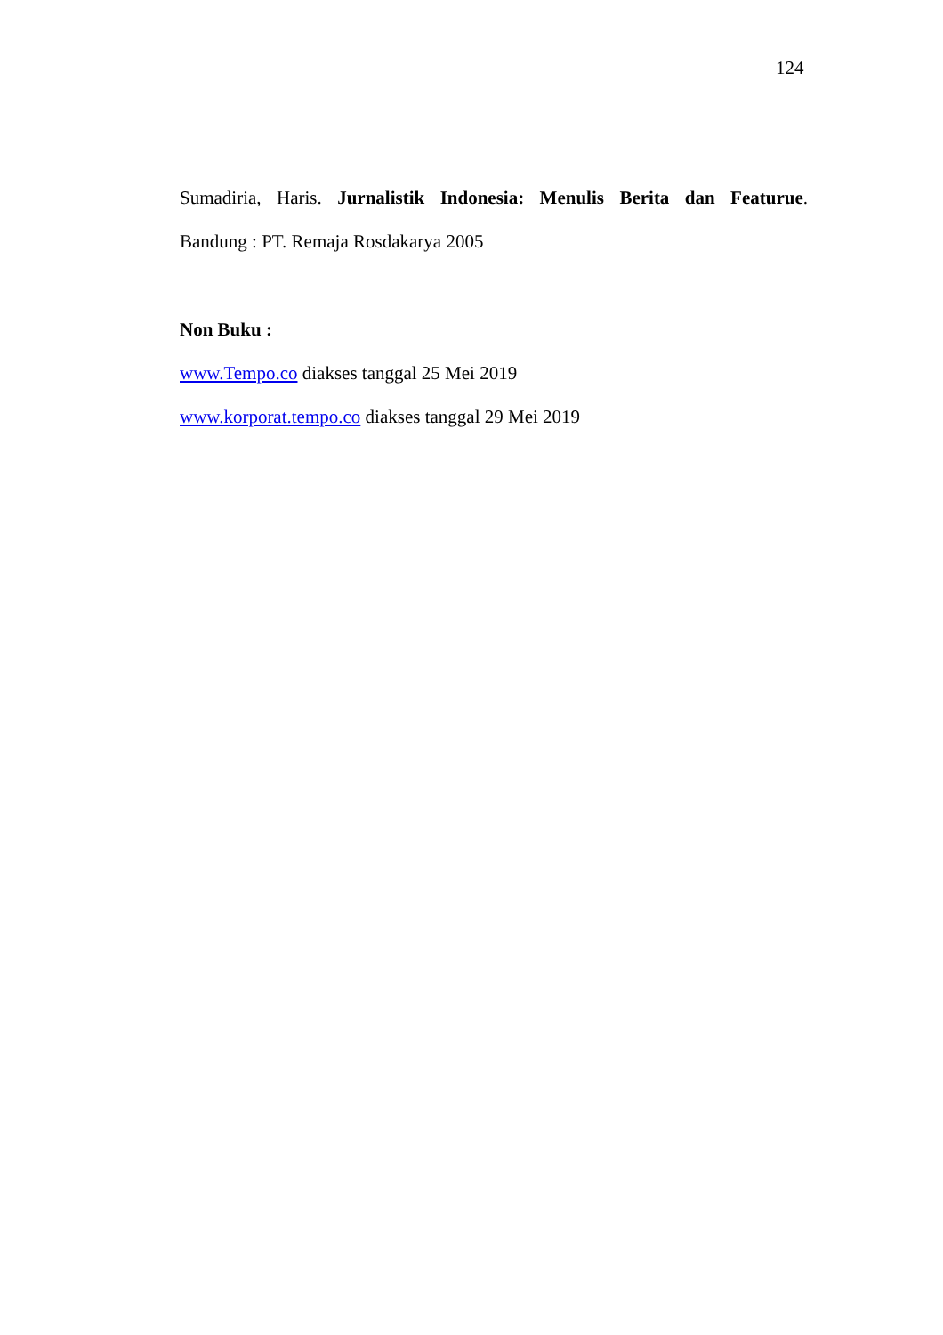124
Sumadiria, Haris. Jurnalistik Indonesia: Menulis Berita dan Featurue.
Bandung : PT. Remaja Rosdakarya 2005
Non Buku :
www.Tempo.co diakses tanggal 25 Mei 2019
www.korporat.tempo.co diakses tanggal 29 Mei 2019